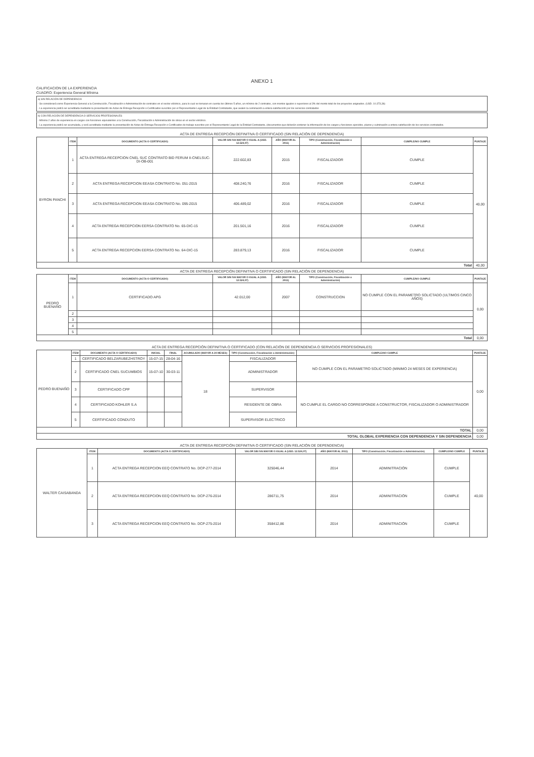ANEXO 1
CALIFICACION DE LA EXPERIENCIA
CUADRO: Experiencia General Mínima
a) SIN RELACIÓN DE DEPENDENCIA
- Se considerará como Experiencia General a la Construcción, Fiscalización o Administración de contratos en el sector eléctrico, para lo cual se tomaran en cuenta los últimos 5 años, un mínimo de 2 contratos, con montos iguales o superiores al 3% del monto total de los proyectos asignados. (USD. 10.373,36)
- La experiencia podrá ser acreditada mediante la presentación de Actas de Entrega Recepción o Certificados suscritos por el Representante Legal de la Entidad Contratante, que avalen la culminación a entera satisfacción por los servicios contratados
b) CON RELACIÓN DE DEPENDENCIA O SERVICIOS PROFESIONALES
- Mínimo 2 años de experiencia en cargos con funciones equivalentes a la Construcción, Fiscalización o Administración de obras en el sector eléctrico.
- La experiencia podrá ser acumulada, y será acreditada mediante la presentación de Actas de Entrega Recepción o Certificados de trabajo suscritos por el Representante Legal de la Entidad Contratante, (documentos que deberán contener la información de los cargos y funciones ejercidos, plazos y culminación a entera satisfacción de los servicios contratados.
| ACTA DE ENTREGA RECEPCIÓN DEFINITIVA O CERTIFICADO (SIN RELACIÓN DE DEPENDENCIA) | | | | | | | |
| BYRON PANCHI | ITEM | DOCUMENTO (ACTA O CERTIFICADO) | VALOR SIN IVA MAYOR O IGUAL A (USD. 12.524,07) | AÑO (MAYOR AL 2011) | TIPO (Construcción, Fiscalización o Administración) | CUMPLE/NO CUMPLE | PUNTAJE |
| | 1 | ACTA ENTREGA RECEPCION CNEL SUC CONTRATO BID FERUM II-CNELSUC-DI-OB-001 | 222.602,83 | 2015 | FISCALIZADOR | CUMPLE | 40,00 |
| | 2 | ACTA ENTREGA RECEPCION EEASA CONTRATO No. 051-2015 | 408.240,76 | 2016 | FISCALIZADOR | CUMPLE | |
| | 3 | ACTA ENTREGA RECEPCION EEASA CONTRATO No. 095-2015 | 406.489,02 | 2016 | FISCALIZADOR | CUMPLE | |
| | 4 | ACTA ENTREGA RECEPCION EERSA CONTRATO No. 65-DIC-15 | 201.501,16 | 2016 | FISCALIZADOR | CUMPLE | |
| | 5 | ACTA ENTREGA RECEPCION EERSA CONTRATO No. 64-DIC-15 | 283.879,13 | 2016 | FISCALIZADOR | CUMPLE | |
| Total | | | | | | | 40,00 |
| ACTA DE ENTREGA RECEPCIÓN DEFINITIVA O CERTIFICADO (SIN RELACIÓN DE DEPENDENCIA) | | | | | | | |
| PEDRO BUENAÑO | ITEM | DOCUMENTO (ACTA O CERTIFICADO) | VALOR SIN IVA MAYOR O IGUAL A (USD. 12.524,07) | AÑO (MAYOR AL 2011) | TIPO (Construcción, Fiscalización o Administración) | CUMPLE/NO CUMPLE | PUNTAJE |
| | 1 | CERTIFICADO APG | 42.012,00 | 2007 | CONSTRUCCION | NO CUMPLE CON EL PARAMETRO SOLICTADO (ULTIMOS CINCO AÑOS) | 0,00 |
| | 2 | | | | | | |
| | 3 | | | | | | |
| | 4 | | | | | | |
| | 5 | | | | | | |
| Total | | | | | | | 0,00 |
| ACTA DE ENTREGA RECEPCIÓN DEFINITIVA O CERTIFICADO (CON RELACIÓN DE DEPENDENCIA O SERVICIOS PROFESIONALES) | | | | | | | | |
| PEDRO BUENAÑO | ITEM | DOCUMENTO (ACTA O CERTIFICADO) | INICIAL | FINAL | ACUMULADO (MAYOR A 24 MESES) | TIPO (Construcción, Fiscalización o Administración) | CUMPLE/NO CUMPLE | PUNTAJE |
| | 1 | CERTIFICADO BELZARUBEZHSTROY | 15-07-15 | 28-04-16 | 18 | FISCALIZADOR | NO CUMPLE CON EL PARAMETRO SOLICTADO (MINIMO 24 MESES DE EXPERIENCIA) | 0,00 |
| | 2 | CERTIFICADO CNEL SUCUMBIOS | 15-07-10 | 30-03-11 | | ADMINISTRADOR | | |
| | 3 | CERTIFICADO CPP | | | | SUPERVISOR | NO CUMPLE EL CARGO NO CORRESPONDE A CONSTRUCTOR, FISCALIZADOR O ADMINISTRADOR | |
| | 4 | CERTIFICADO KOHLER S.A | | | | RESIDENTE DE OBRA | | |
| | 5 | CERTIFICADO CONDUTO | | | | SUPERVISOR ELECTRICO | | |
| TOTAL | | | | | | | | 0,00 |
| TOTAL GLOBAL EXPERIENCIA CON DEPENDENCIA Y SIN DEPENDENCIA | | | | | | | | 0,00 |
| ACTA DE ENTREGA RECEPCIÓN DEFINITIVA O CERTIFICADO (SIN RELACIÓN DE DEPENDENCIA) | | | | | | | |
| WALTER CAISABANDA | ITEM | DOCUMENTO (ACTA O CERTIFICADO) | VALOR SIN IVA MAYOR O IGUAL A (USD. 12.524,07) | AÑO (MAYOR AL 2011) | TIPO (Construcción, Fiscalización o Administración) | CUMPLE/NO CUMPLE | PUNTAJE |
| | 1 | ACTA ENTREGA RECEPCION EEQ CONTRATO No. DCP-277-2014 | 325046,44 | 2014 | ADMINITRACIÓN | CUMPLE | 40,00 |
| | 2 | ACTA ENTREGA RECEPCION EEQ CONTRATO No. DCP-276-2014 | 286711,75 | 2014 | ADMINITRACIÓN | CUMPLE | |
| | 3 | ACTA ENTREGA RECEPCION EEQ CONTRATO No. DCP-275-2014 | 358412,86 | 2014 | ADMINITRACIÓN | CUMPLE | |